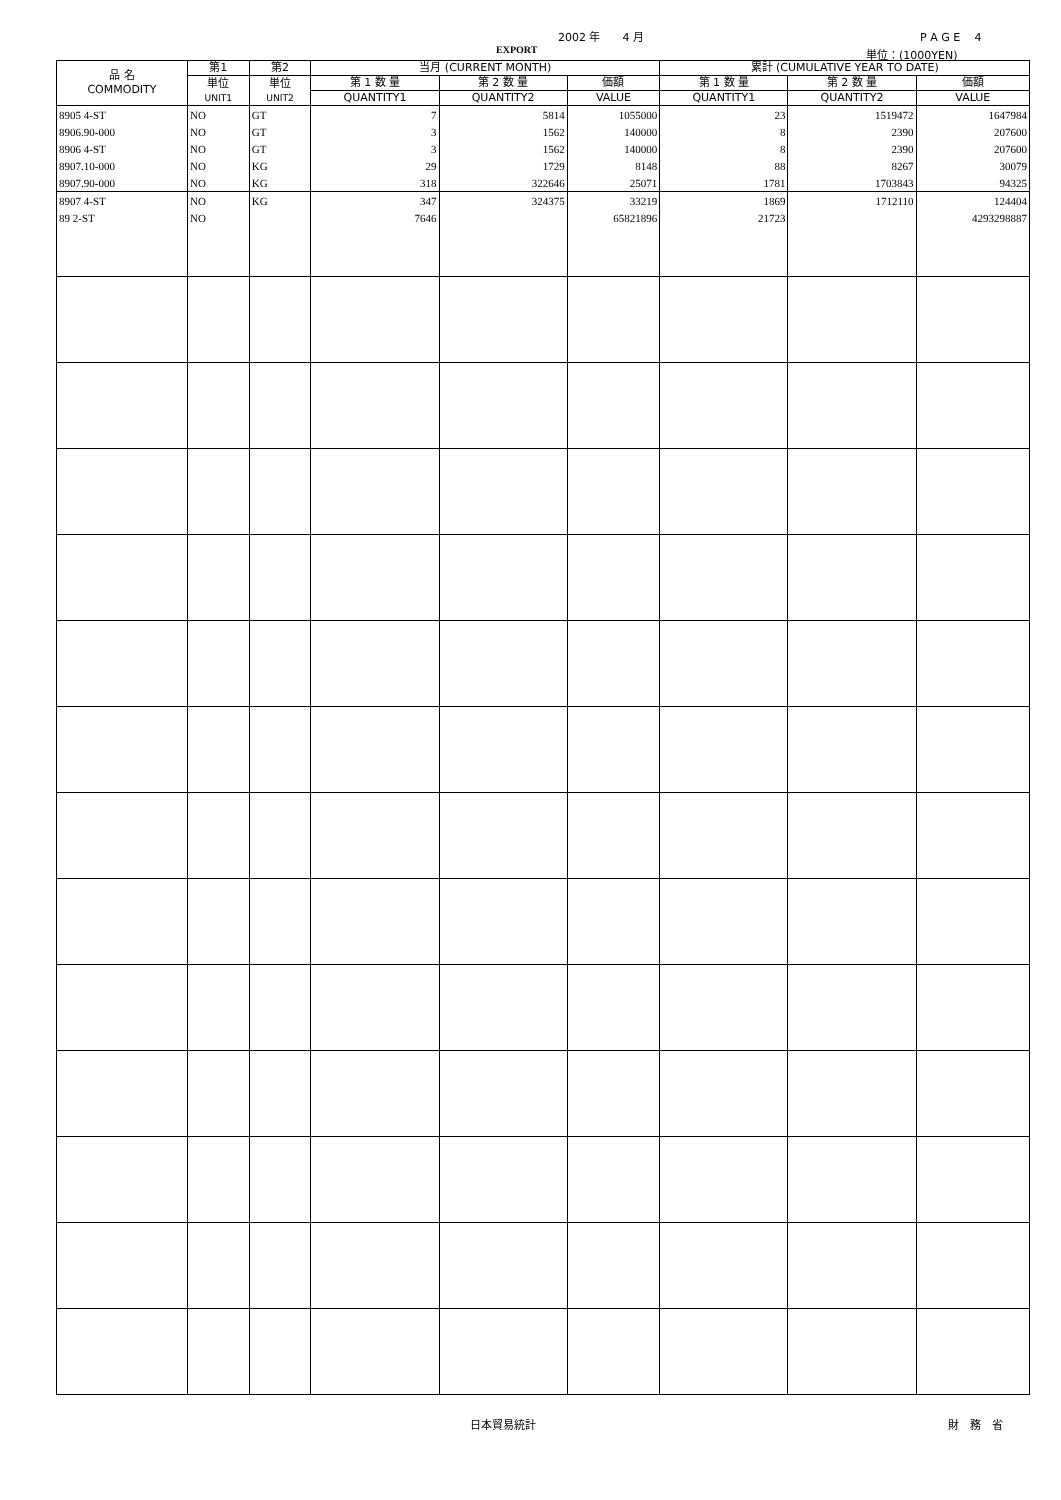2002 年　　4 月 P A G E　 4
EXPORT 単位：(1000YEN)
| 品 名 COMMODITY | 第1 | 第2 | 当月 (CURRENT MONTH) | | | 累計 (CUMULATIVE YEAR TO DATE) | | |
| --- | --- | --- | --- | --- | --- | --- | --- | --- |
| | 単位 UNIT1 | 単位 UNIT2 | 第 1 数 量 | 第 2 数 量 | 価額 | 第 1 数 量 | 第 2 数 量 | 価額 |
| | | | QUANTITY1 | QUANTITY2 | VALUE | QUANTITY1 | QUANTITY2 | VALUE |
| 8905 4-ST | NO | GT | 7 | 5814 | 1055000 | 23 | 1519472 | 1647984 |
| 8906.90-000 | NO | GT | 3 | 1562 | 140000 | 8 | 2390 | 207600 |
| 8906 4-ST | NO | GT | 3 | 1562 | 140000 | 8 | 2390 | 207600 |
| 8907.10-000 | NO | KG | 29 | 1729 | 8148 | 88 | 8267 | 30079 |
| 8907.90-000 | NO | KG | 318 | 322646 | 25071 | 1781 | 1703843 | 94325 |
| 8907 4-ST | NO | KG | 347 | 324375 | 33219 | 1869 | 1712110 | 124404 |
| 89 2-ST | NO | | 7646 | | 65821896 | 21723 | | 4293298887 |
日本貿易統計 財　務　省